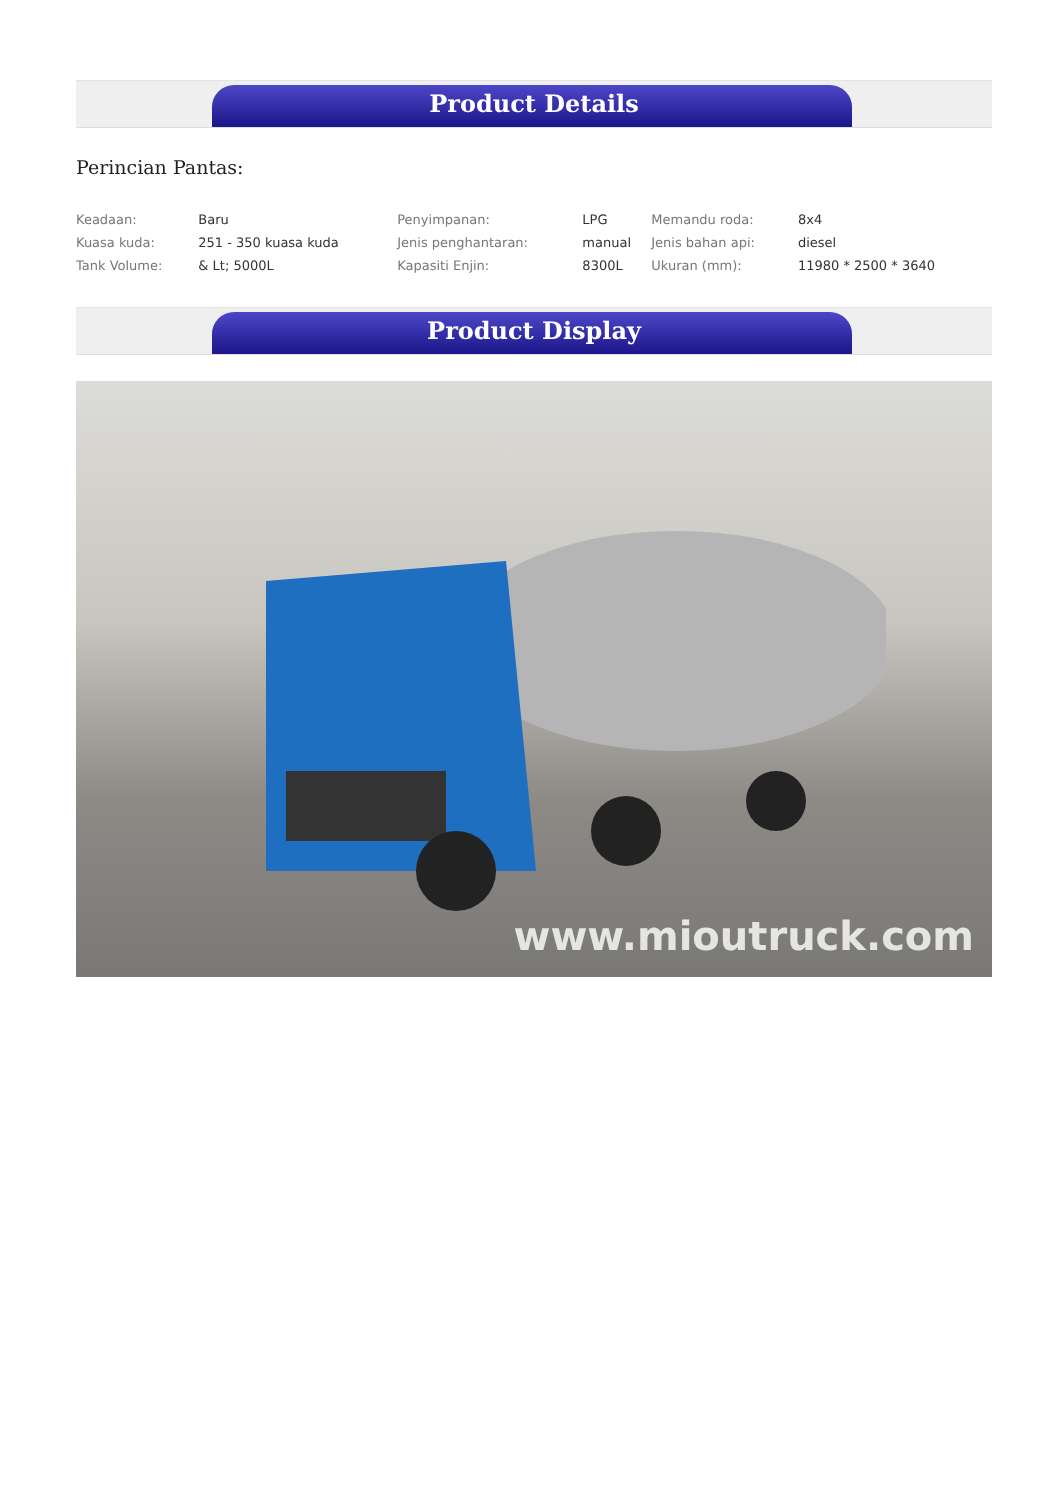Product Details
Perincian Pantas:
| Keadaan: | Baru | Penyimpanan: | LPG | Memandu roda: | 8x4 |
| Kuasa kuda: | 251 - 350 kuasa kuda | Jenis penghantaran: | manual | Jenis bahan api: | diesel |
| Tank Volume: | & Lt; 5000L | Kapasiti Enjin: | 8300L | Ukuran (mm): | 11980 * 2500 * 3640 |
Product Display
www.mioutruck.com